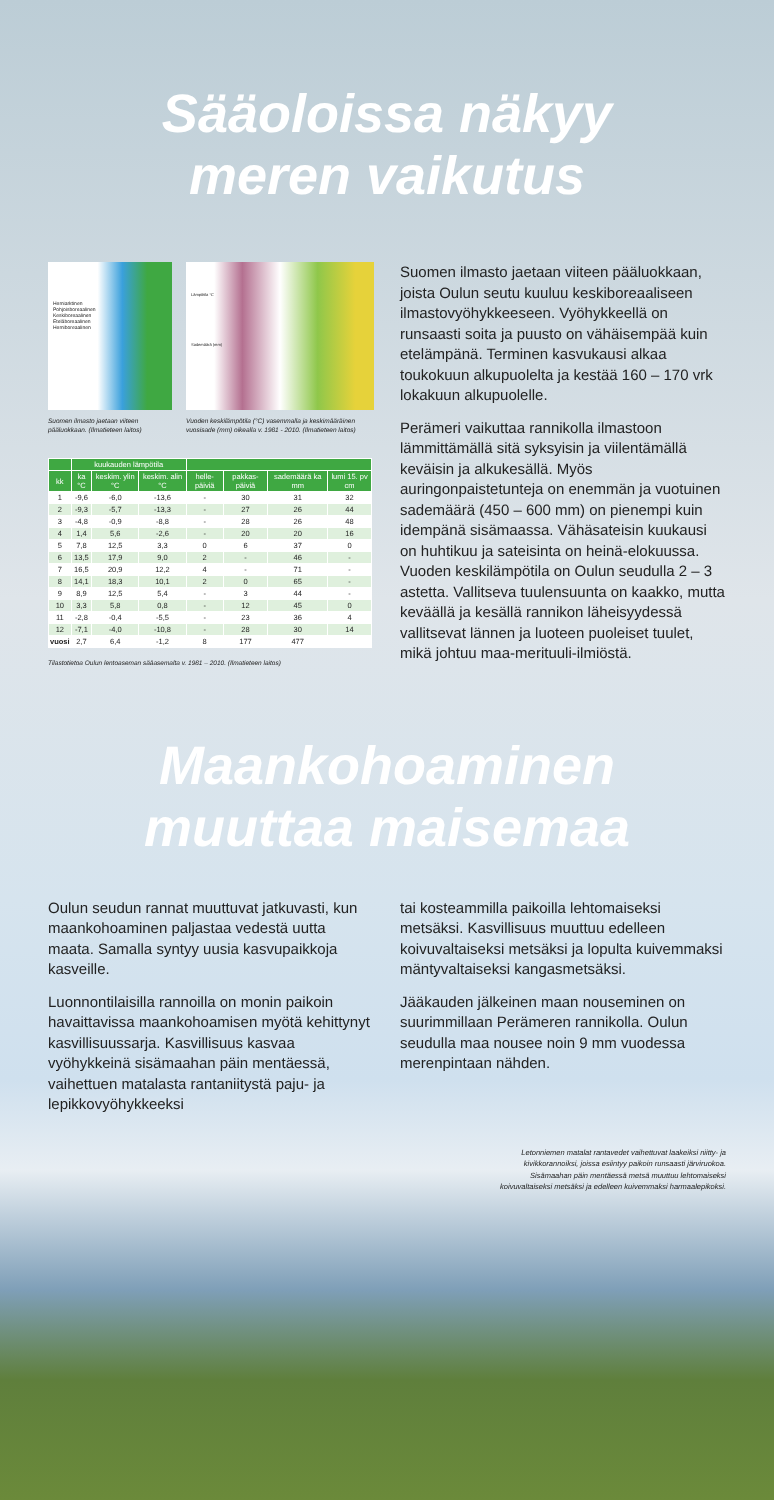Sääoloissa näkyy
meren vaikutus
Hemiarktinen
Pohjoisboreaalinen
Keskiboreaalinen
Eteläboreaalinen
Hemiboreaalinen
Suomen ilmasto jaetaan viiteen pääluokkaan. (Ilmatieteen laitos)
Lämpötila °C
Sademäärä (mm)
Vuoden keskilämpötila (°C) vasemmalla ja keskimääräinen vuosisade (mm) oikealla v. 1981 - 2010. (Ilmatieteen laitos)
| | kuukauden lämpötila | | | | | | |
| --- | --- | --- | --- | --- | --- | --- | --- |
| kk | ka °C | keskim. ylin °C | keskim. alin °C | helle-päiviä | pakkas-päiviä | sademäärä ka mm | lumi 15. pv cm |
| 1 | -9,6 | -6,0 | -13,6 | - | 30 | 31 | 32 |
| 2 | -9,3 | -5,7 | -13,3 | - | 27 | 26 | 44 |
| 3 | -4,8 | -0,9 | -8,8 | - | 28 | 26 | 48 |
| 4 | 1,4 | 5,6 | -2,6 | - | 20 | 20 | 16 |
| 5 | 7,8 | 12,5 | 3,3 | 0 | 6 | 37 | 0 |
| 6 | 13,5 | 17,9 | 9,0 | 2 | - | 46 | - |
| 7 | 16,5 | 20,9 | 12,2 | 4 | - | 71 | - |
| 8 | 14,1 | 18,3 | 10,1 | 2 | 0 | 65 | - |
| 9 | 8,9 | 12,5 | 5,4 | - | 3 | 44 | - |
| 10 | 3,3 | 5,8 | 0,8 | - | 12 | 45 | 0 |
| 11 | -2,8 | -0,4 | -5,5 | - | 23 | 36 | 4 |
| 12 | -7,1 | -4,0 | -10,8 | - | 28 | 30 | 14 |
| vuosi | 2,7 | 6,4 | -1,2 | 8 | 177 | 477 | |
Tilastotietoa Oulun lentoaseman sääasemalta v. 1981 – 2010. (Ilmatieteen laitos)
Suomen ilmasto jaetaan viiteen pääluokkaan, joista Oulun seutu kuuluu keskiboreaaliseen ilmastovyöhykkeeseen. Vyöhykkeellä on runsaasti soita ja puusto on vähäisempää kuin etelämpänä. Terminen kasvukausi alkaa toukokuun alkupuolelta ja kestää 160 – 170 vrk lokakuun alkupuolelle.
Perämeri vaikuttaa rannikolla ilmastoon lämmittämällä sitä syksyisin ja viilentämällä keväisin ja alkukesällä. Myös auringonpaistetunteja on enemmän ja vuotuinen sademäärä (450 – 600 mm) on pienempi kuin idempänä sisämaassa. Vähäsateisin kuukausi on huhtikuu ja sateisinta on heinä-elokuussa. Vuoden keskilämpötila on Oulun seudulla 2 – 3 astetta. Vallitseva tuulensuunta on kaakko, mutta keväällä ja kesällä rannikon läheisyydessä vallitsevat lännen ja luoteen puoleiset tuulet, mikä johtuu maa-merituuli-ilmiöstä.
Maankohoaminen
muuttaa maisemaa
Oulun seudun rannat muuttuvat jatkuvasti, kun maankohoaminen paljastaa vedestä uutta maata. Samalla syntyy uusia kasvupaikkoja kasveille.
Luonnontilaisilla rannoilla on monin paikoin havaittavissa maankohoamisen myötä kehittynyt kasvillisuussarja. Kasvillisuus kasvaa vyöhykkeinä sisämaahan päin mentäessä, vaihettuen matalasta rantaniitystä paju- ja lepikkovyöhykkeeksi
tai kosteammilla paikoilla lehtomaiseksi metsäksi. Kasvillisuus muuttuu edelleen koivuvaltaiseksi metsäksi ja lopulta kuivemmaksi mäntyvaltaiseksi kangasmetsäksi.
Jääkauden jälkeinen maan nouseminen on suurimmillaan Perämeren rannikolla. Oulun seudulla maa nousee noin 9 mm vuodessa merenpintaan nähden.
Letonniemen matalat rantavedet vaihettuvat laakeiksi niitty- ja
kivikkorannoiksi, joissa esiintyy paikoin runsaasti järviruokoa.
Sisämaahan päin mentäessä metsä muuttuu lehtomaiseksi
koivuvaltaiseksi metsäksi ja edelleen kuivemmaksi harmaalepikoksi.